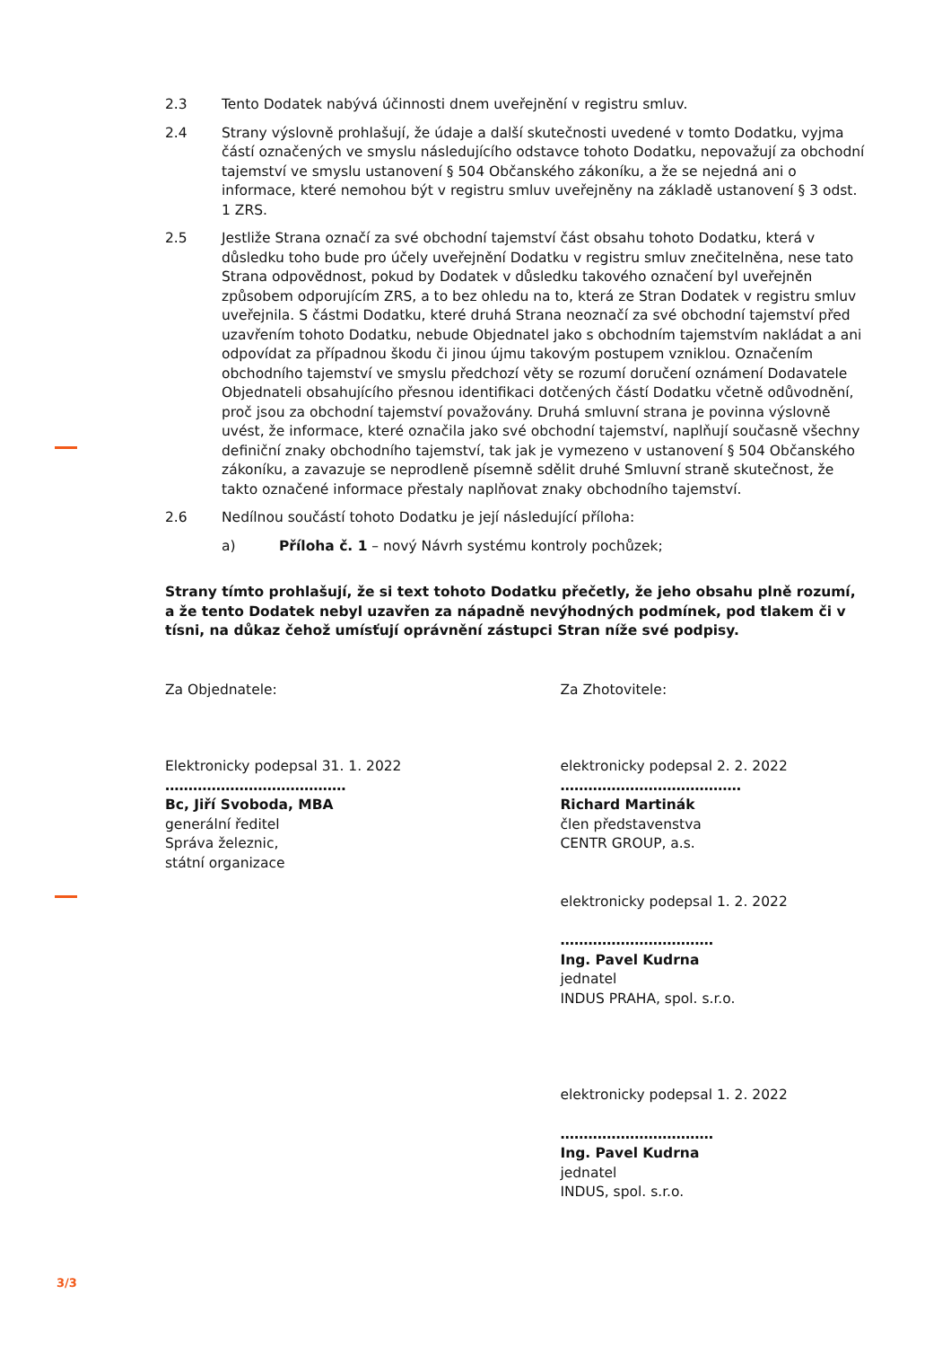2.3 Tento Dodatek nabývá účinnosti dnem uveřejnění v registru smluv.
2.4 Strany výslovně prohlašují, že údaje a další skutečnosti uvedené v tomto Dodatku, vyjma částí označených ve smyslu následujícího odstavce tohoto Dodatku, nepovažují za obchodní tajemství ve smyslu ustanovení § 504 Občanského zákoníku, a že se nejedná ani o informace, které nemohou být v registru smluv uveřejněny na základě ustanovení § 3 odst. 1 ZRS.
2.5 Jestliže Strana označí za své obchodní tajemství část obsahu tohoto Dodatku, která v důsledku toho bude pro účely uveřejnění Dodatku v registru smluv znečitelněna, nese tato Strana odpovědnost, pokud by Dodatek v důsledku takového označení byl uveřejněn způsobem odporujícím ZRS, a to bez ohledu na to, která ze Stran Dodatek v registru smluv uveřejnila. S částmi Dodatku, které druhá Strana neoznačí za své obchodní tajemství před uzavřením tohoto Dodatku, nebude Objednatel jako s obchodním tajemstvím nakládat a ani odpovídat za případnou škodu či jinou újmu takovým postupem vzniklou. Označením obchodního tajemství ve smyslu předchozí věty se rozumí doručení oznámení Dodavatele Objednateli obsahujícího přesnou identifikaci dotčených částí Dodatku včetně odůvodnění, proč jsou za obchodní tajemství považovány. Druhá smluvní strana je povinna výslovně uvést, že informace, které označila jako své obchodní tajemství, naplňují současně všechny definiční znaky obchodního tajemství, tak jak je vymezeno v ustanovení § 504 Občanského zákoníku, a zavazuje se neprodleně písemně sdělit druhé Smluvní straně skutečnost, že takto označené informace přestaly naplňovat znaky obchodního tajemství.
2.6 Nedílnou součástí tohoto Dodatku je její následující příloha:
a) Příloha č. 1 – nový Návrh systému kontroly pochůzek;
Strany tímto prohlašují, že si text tohoto Dodatku přečetly, že jeho obsahu plně rozumí, a že tento Dodatek nebyl uzavřen za nápadně nevýhodných podmínek, pod tlakem či v tísni, na důkaz čehož umísťují oprávnění zástupci Stran níže své podpisy.
Za Objednatele:
Elektronicky podepsal 31. 1. 2022
…………………………………
Bc, Jiří Svoboda, MBA
generální ředitel
Správa železnic,
státní organizace
Za Zhotovitele:
elektronicky podepsal 2. 2. 2022
…………………………………
Richard Martinák
člen představenstva
CENTR GROUP, a.s.
elektronicky podepsal 1. 2. 2022
……………………………
Ing. Pavel Kudrna
jednatel
INDUS PRAHA, spol. s.r.o.
elektronicky podepsal 1. 2. 2022
……………………………
Ing. Pavel Kudrna
jednatel
INDUS, spol. s.r.o.
3/3